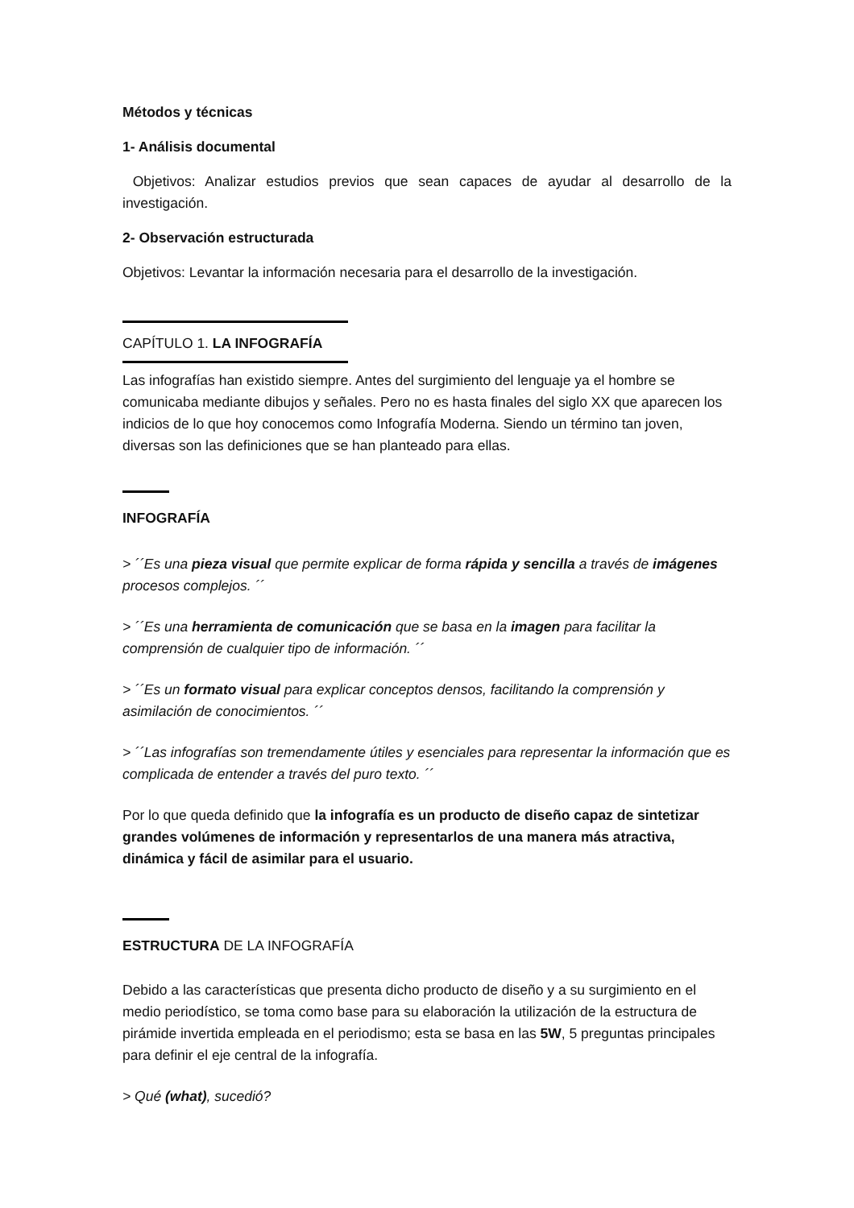Métodos y técnicas
1- Análisis documental
Objetivos: Analizar estudios previos que sean capaces de ayudar al desarrollo de la investigación.
2- Observación estructurada
Objetivos: Levantar la información necesaria para el desarrollo de la investigación.
CAPÍTULO 1. LA INFOGRAFÍA
Las infografías han existido siempre. Antes del surgimiento del lenguaje ya el hombre se comunicaba mediante dibujos y señales. Pero no es hasta finales del siglo XX que aparecen los indicios de lo que hoy conocemos como Infografía Moderna. Siendo un término tan joven, diversas son las definiciones que se han planteado para ellas.
INFOGRAFÍA
> ´´Es una pieza visual que permite explicar de forma rápida y sencilla a través de imágenes procesos complejos. ´´
> ´´Es una herramienta de comunicación que se basa en la imagen para facilitar la comprensión de cualquier tipo de información. ´´
> ´´Es un formato visual para explicar conceptos densos, facilitando la comprensión y asimilación de conocimientos. ´´
> ´´Las infografías son tremendamente útiles y esenciales para representar la información que es complicada de entender a través del puro texto. ´´
Por lo que queda definido que la infografía es un producto de diseño capaz de sintetizar grandes volúmenes de información y representarlos de una manera más atractiva, dinámica y fácil de asimilar para el usuario.
ESTRUCTURA DE LA INFOGRAFÍA
Debido a las características que presenta dicho producto de diseño y a su surgimiento en el medio periodístico, se toma como base para su elaboración la utilización de la estructura de pirámide invertida empleada en el periodismo; esta se basa en las 5W, 5 preguntas principales para definir el eje central de la infografía.
> Qué (what), sucedió?